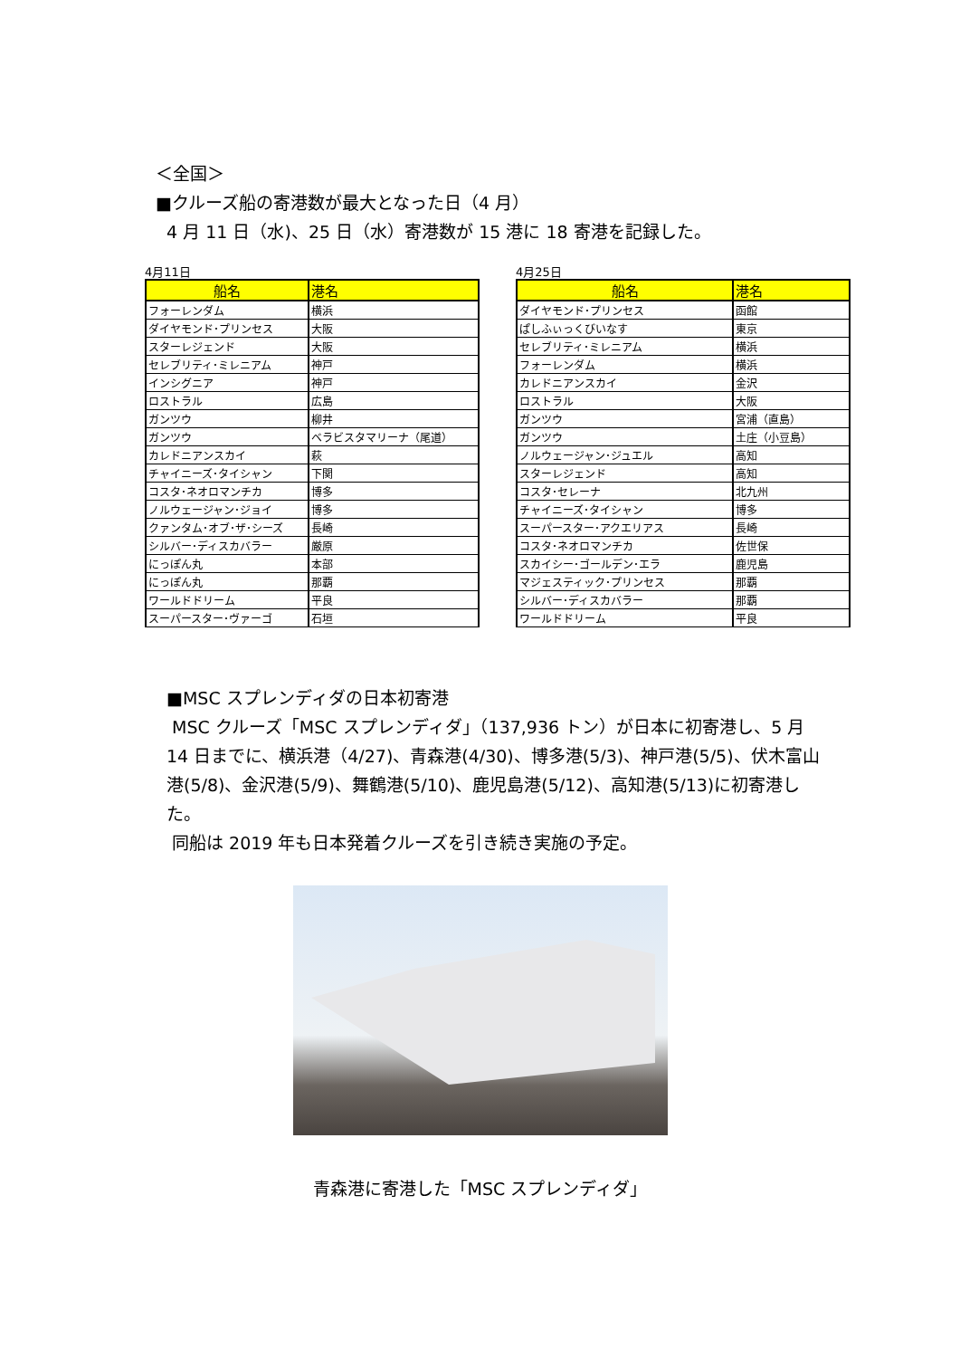＜全国＞
■クルーズ船の寄港数が最大となった日（4 月）
4 月 11 日（水)、25 日（水）寄港数が 15 港に 18 寄港を記録した。
4月11日
| 船名 | 港名 |
| --- | --- |
| フォーレンダム | 横浜 |
| ダイヤモンド･プリンセス | 大阪 |
| スターレジェンド | 大阪 |
| セレブリティ･ミレニアム | 神戸 |
| インシグニア | 神戸 |
| ロストラル | 広島 |
| ガンツウ | 柳井 |
| ガンツウ | ベラビスタマリーナ（尾道） |
| カレドニアンスカイ | 萩 |
| チャイニーズ･タイシャン | 下関 |
| コスタ･ネオロマンチカ | 博多 |
| ノルウェージャン･ジョイ | 博多 |
| クァンタム･オブ･ザ･シーズ | 長崎 |
| シルバー･ディスカバラー | 厳原 |
| にっぽん丸 | 本部 |
| にっぽん丸 | 那覇 |
| ワールドドリーム | 平良 |
| スーパースター･ヴァーゴ | 石垣 |
4月25日
| 船名 | 港名 |
| --- | --- |
| ダイヤモンド･プリンセス | 函館 |
| ぱしふぃっくびいなす | 東京 |
| セレブリティ･ミレニアム | 横浜 |
| フォーレンダム | 横浜 |
| カレドニアンスカイ | 金沢 |
| ロストラル | 大阪 |
| ガンツウ | 宮浦（直島） |
| ガンツウ | 土庄（小豆島） |
| ノルウェージャン･ジュエル | 高知 |
| スターレジェンド | 高知 |
| コスタ･セレーナ | 北九州 |
| チャイニーズ･タイシャン | 博多 |
| スーパースター･アクエリアス | 長崎 |
| コスタ･ネオロマンチカ | 佐世保 |
| スカイシー･ゴールデン･エラ | 鹿児島 |
| マジェスティック･プリンセス | 那覇 |
| シルバー･ディスカバラー | 那覇 |
| ワールドドリーム | 平良 |
■MSC スプレンディダの日本初寄港
MSC クルーズ「MSC スプレンディダ」（137,936 トン）が日本に初寄港し、5 月 14 日までに、横浜港（4/27)、青森港(4/30)、博多港(5/3)、神戸港(5/5)、伏木富山港(5/8)、金沢港(5/9)、舞鶴港(5/10)、鹿児島港(5/12)、高知港(5/13)に初寄港した。
同船は 2019 年も日本発着クルーズを引き続き実施の予定。
青森港に寄港した「MSC スプレンディダ」